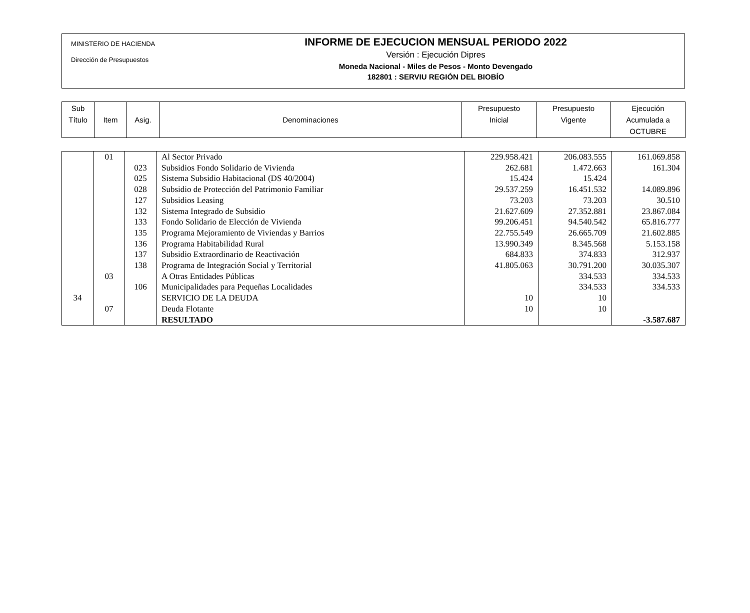MINISTERIO DE HACIENDA
Dirección de Presupuestos
INFORME DE EJECUCION MENSUAL PERIODO 2022
Versión : Ejecución Dipres
Moneda Nacional - Miles de Pesos - Monto Devengado
182801 : SERVIU REGIÓN DEL BIOBÍO
| Sub Título | Item | Asig. | Denominaciones | Presupuesto Inicial | Presupuesto Vigente | Ejecución Acumulada a OCTUBRE |
| --- | --- | --- | --- | --- | --- | --- |
| | 01 | | Al Sector Privado | 229.958.421 | 206.083.555 | 161.069.858 |
| | | 023 | Subsidios Fondo Solidario de Vivienda | 262.681 | 1.472.663 | 161.304 |
| | | 025 | Sistema Subsidio Habitacional (DS 40/2004) | 15.424 | 15.424 | |
| | | 028 | Subsidio de Protección del Patrimonio Familiar | 29.537.259 | 16.451.532 | 14.089.896 |
| | | 127 | Subsidios Leasing | 73.203 | 73.203 | 30.510 |
| | | 132 | Sistema Integrado de Subsidio | 21.627.609 | 27.352.881 | 23.867.084 |
| | | 133 | Fondo Solidario de Elección de Vivienda | 99.206.451 | 94.540.542 | 65.816.777 |
| | | 135 | Programa Mejoramiento de Viviendas y Barrios | 22.755.549 | 26.665.709 | 21.602.885 |
| | | 136 | Programa Habitabilidad Rural | 13.990.349 | 8.345.568 | 5.153.158 |
| | | 137 | Subsidio Extraordinario de Reactivación | 684.833 | 374.833 | 312.937 |
| | | 138 | Programa de Integración Social y Territorial | 41.805.063 | 30.791.200 | 30.035.307 |
| | 03 | | A Otras Entidades Públicas | | 334.533 | 334.533 |
| | | 106 | Municipalidades para Pequeñas Localidades | | 334.533 | 334.533 |
| 34 | | | SERVICIO DE LA DEUDA | 10 | 10 | |
| | 07 | | Deuda Flotante | 10 | 10 | |
| | | | RESULTADO | | | -3.587.687 |